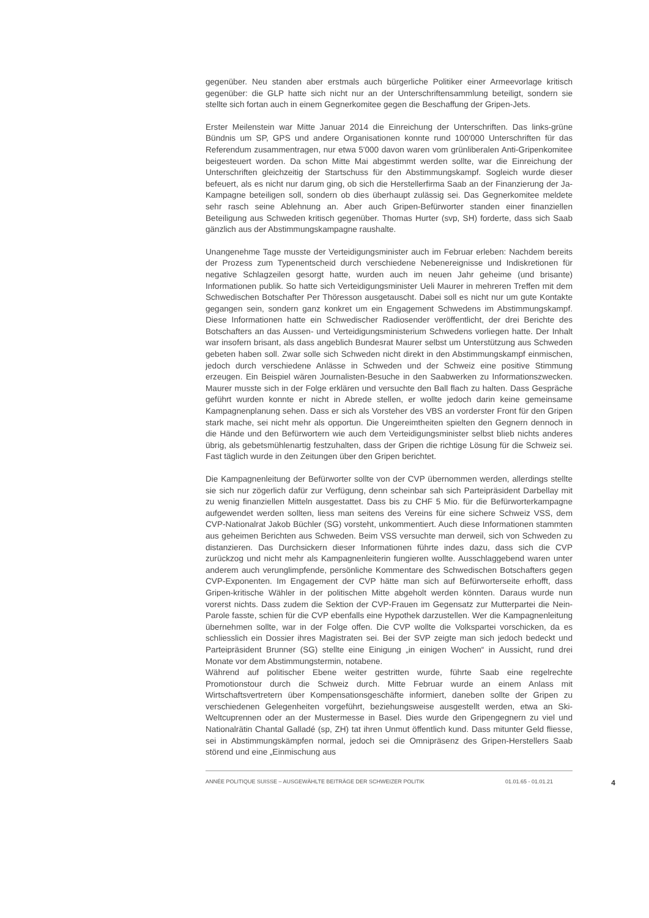gegenüber. Neu standen aber erstmals auch bürgerliche Politiker einer Armeevorlage kritisch gegenüber: die GLP hatte sich nicht nur an der Unterschriftensammlung beteiligt, sondern sie stellte sich fortan auch in einem Gegnerkomitee gegen die Beschaffung der Gripen-Jets.
Erster Meilenstein war Mitte Januar 2014 die Einreichung der Unterschriften. Das links-grüne Bündnis um SP, GPS und andere Organisationen konnte rund 100'000 Unterschriften für das Referendum zusammentragen, nur etwa 5'000 davon waren vom grünliberalen Anti-Gripenkomitee beigesteuert worden. Da schon Mitte Mai abgestimmt werden sollte, war die Einreichung der Unterschriften gleichzeitig der Startschuss für den Abstimmungskampf. Sogleich wurde dieser befeuert, als es nicht nur darum ging, ob sich die Herstellerfirma Saab an der Finanzierung der Ja-Kampagne beteiligen soll, sondern ob dies überhaupt zulässig sei. Das Gegnerkomitee meldete sehr rasch seine Ablehnung an. Aber auch Gripen-Befürworter standen einer finanziellen Beteiligung aus Schweden kritisch gegenüber. Thomas Hurter (svp, SH) forderte, dass sich Saab gänzlich aus der Abstimmungskampagne raushalte.
Unangenehme Tage musste der Verteidigungsminister auch im Februar erleben: Nachdem bereits der Prozess zum Typenentscheid durch verschiedene Nebenereignisse und Indiskretionen für negative Schlagzeilen gesorgt hatte, wurden auch im neuen Jahr geheime (und brisante) Informationen publik. So hatte sich Verteidigungsminister Ueli Maurer in mehreren Treffen mit dem Schwedischen Botschafter Per Thöresson ausgetauscht. Dabei soll es nicht nur um gute Kontakte gegangen sein, sondern ganz konkret um ein Engagement Schwedens im Abstimmungskampf. Diese Informationen hatte ein Schwedischer Radiosender veröffentlicht, der drei Berichte des Botschafters an das Aussen- und Verteidigungsministerium Schwedens vorliegen hatte. Der Inhalt war insofern brisant, als dass angeblich Bundesrat Maurer selbst um Unterstützung aus Schweden gebeten haben soll. Zwar solle sich Schweden nicht direkt in den Abstimmungskampf einmischen, jedoch durch verschiedene Anlässe in Schweden und der Schweiz eine positive Stimmung erzeugen. Ein Beispiel wären Journalisten-Besuche in den Saabwerken zu Informationszwecken. Maurer musste sich in der Folge erklären und versuchte den Ball flach zu halten. Dass Gespräche geführt wurden konnte er nicht in Abrede stellen, er wollte jedoch darin keine gemeinsame Kampagnenplanung sehen. Dass er sich als Vorsteher des VBS an vorderster Front für den Gripen stark mache, sei nicht mehr als opportun. Die Ungereimtheiten spielten den Gegnern dennoch in die Hände und den Befürwortern wie auch dem Verteidigungsminister selbst blieb nichts anderes übrig, als gebetsmühlenartig festzuhalten, dass der Gripen die richtige Lösung für die Schweiz sei. Fast täglich wurde in den Zeitungen über den Gripen berichtet.
Die Kampagnenleitung der Befürworter sollte von der CVP übernommen werden, allerdings stellte sie sich nur zögerlich dafür zur Verfügung, denn scheinbar sah sich Parteipräsident Darbellay mit zu wenig finanziellen Mitteln ausgestattet. Dass bis zu CHF 5 Mio. für die Befürworterkampagne aufgewendet werden sollten, liess man seitens des Vereins für eine sichere Schweiz VSS, dem CVP-Nationalrat Jakob Büchler (SG) vorsteht, unkommentiert. Auch diese Informationen stammten aus geheimen Berichten aus Schweden. Beim VSS versuchte man derweil, sich von Schweden zu distanzieren. Das Durchsickern dieser Informationen führte indes dazu, dass sich die CVP zurückzog und nicht mehr als Kampagnenleiterin fungieren wollte. Ausschlaggebend waren unter anderem auch verunglimpfende, persönliche Kommentare des Schwedischen Botschafters gegen CVP-Exponenten. Im Engagement der CVP hätte man sich auf Befürworterseite erhofft, dass Gripen-kritische Wähler in der politischen Mitte abgeholt werden könnten. Daraus wurde nun vorerst nichts. Dass zudem die Sektion der CVP-Frauen im Gegensatz zur Mutterpartei die Nein-Parole fasste, schien für die CVP ebenfalls eine Hypothek darzustellen. Wer die Kampagnenleitung übernehmen sollte, war in der Folge offen. Die CVP wollte die Volkspartei vorschicken, da es schliesslich ein Dossier ihres Magistraten sei. Bei der SVP zeigte man sich jedoch bedeckt und Parteipräsident Brunner (SG) stellte eine Einigung „in einigen Wochen“ in Aussicht, rund drei Monate vor dem Abstimmungstermin, notabene.
Während auf politischer Ebene weiter gestritten wurde, führte Saab eine regelrechte Promotionstour durch die Schweiz durch. Mitte Februar wurde an einem Anlass mit Wirtschaftsvertretern über Kompensationsgeschäfte informiert, daneben sollte der Gripen zu verschiedenen Gelegenheiten vorgeführt, beziehungsweise ausgestellt werden, etwa an Ski-Weltcuprennen oder an der Mustermesse in Basel. Dies wurde den Gripengegnern zu viel und Nationalrätin Chantal Galladé (sp, ZH) tat ihren Unmut öffentlich kund. Dass mitunter Geld fliesse, sei in Abstimmungskämpfen normal, jedoch sei die Omnipräsenz des Gripen-Herstellers Saab störend und eine „Einmischung aus
ANNÉE POLITIQUE SUISSE – AUSGEWÄHLTE BEITRÄGE DER SCHWEIZER POLITIK 01.01.65 - 01.01.21 4